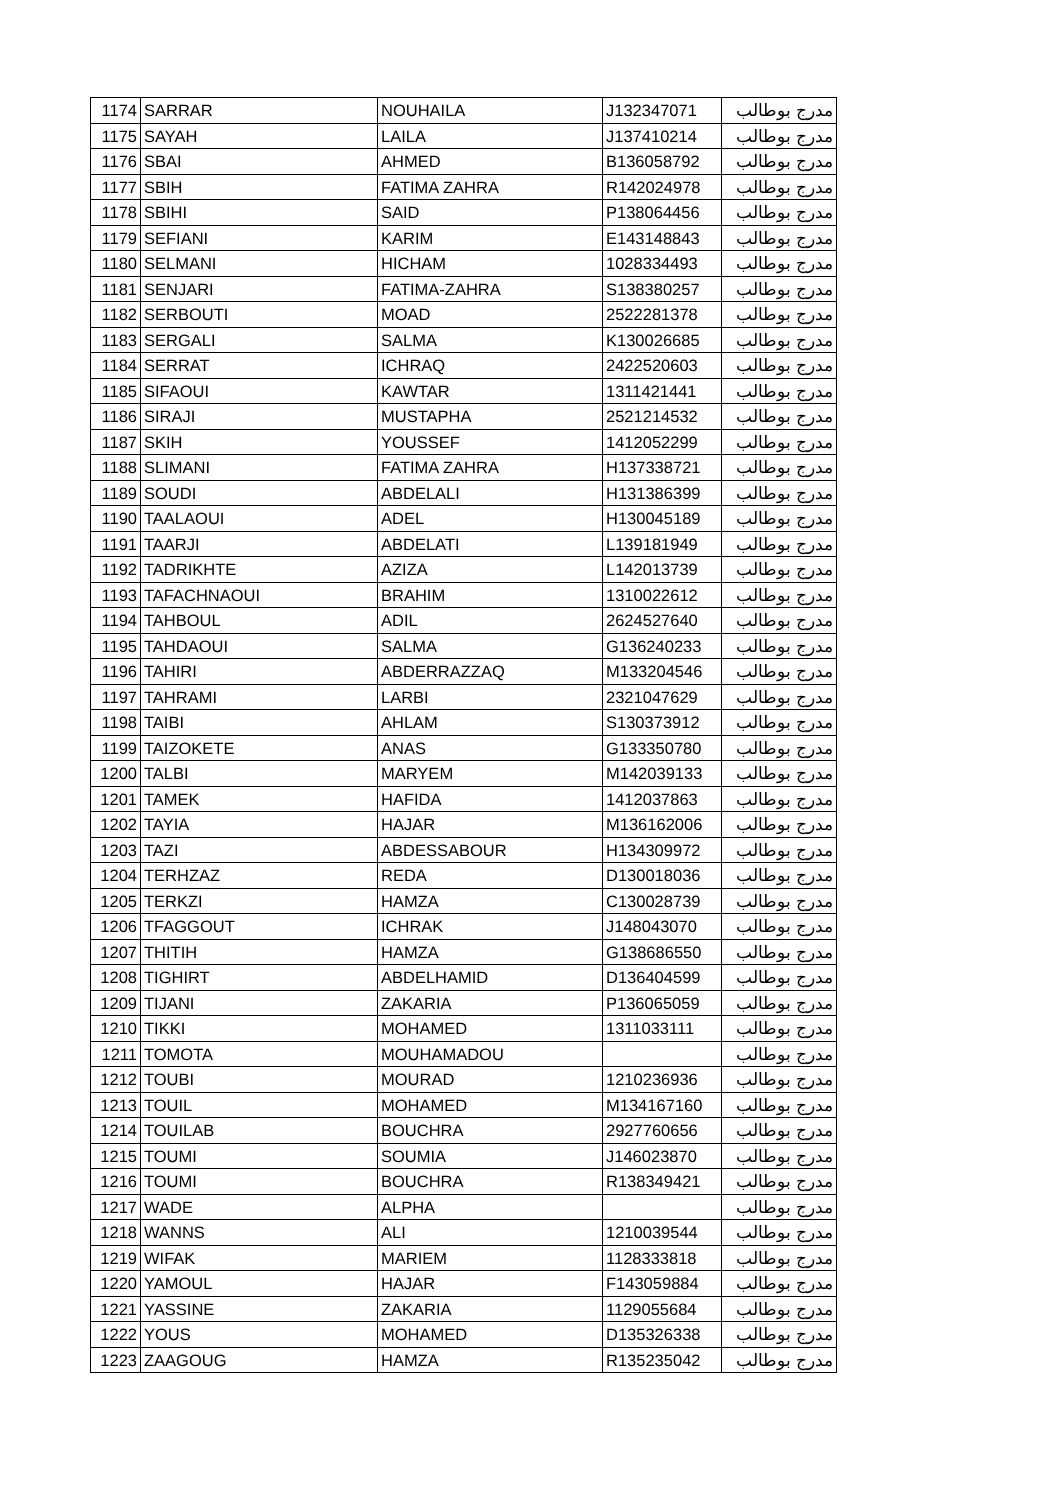| 1174 | SARRAR | NOUHAILA | J132347071 | مدرج بوطالب |
| 1175 | SAYAH | LAILA | J137410214 | مدرج بوطالب |
| 1176 | SBAI | AHMED | B136058792 | مدرج بوطالب |
| 1177 | SBIH | FATIMA ZAHRA | R142024978 | مدرج بوطالب |
| 1178 | SBIHI | SAID | P138064456 | مدرج بوطالب |
| 1179 | SEFIANI | KARIM | E143148843 | مدرج بوطالب |
| 1180 | SELMANI | HICHAM | 1028334493 | مدرج بوطالب |
| 1181 | SENJARI | FATIMA-ZAHRA | S138380257 | مدرج بوطالب |
| 1182 | SERBOUTI | MOAD | 2522281378 | مدرج بوطالب |
| 1183 | SERGALI | SALMA | K130026685 | مدرج بوطالب |
| 1184 | SERRAT | ICHRAQ | 2422520603 | مدرج بوطالب |
| 1185 | SIFAOUI | KAWTAR | 1311421441 | مدرج بوطالب |
| 1186 | SIRAJI | MUSTAPHA | 2521214532 | مدرج بوطالب |
| 1187 | SKIH | YOUSSEF | 1412052299 | مدرج بوطالب |
| 1188 | SLIMANI | FATIMA ZAHRA | H137338721 | مدرج بوطالب |
| 1189 | SOUDI | ABDELALI | H131386399 | مدرج بوطالب |
| 1190 | TAALAOUI | ADEL | H130045189 | مدرج بوطالب |
| 1191 | TAARJI | ABDELATI | L139181949 | مدرج بوطالب |
| 1192 | TADRIKHTE | AZIZA | L142013739 | مدرج بوطالب |
| 1193 | TAFACHNAOUI | BRAHIM | 1310022612 | مدرج بوطالب |
| 1194 | TAHBOUL | ADIL | 2624527640 | مدرج بوطالب |
| 1195 | TAHDAOUI | SALMA | G136240233 | مدرج بوطالب |
| 1196 | TAHIRI | ABDERRAZZAQ | M133204546 | مدرج بوطالب |
| 1197 | TAHRAMI | LARBI | 2321047629 | مدرج بوطالب |
| 1198 | TAIBI | AHLAM | S130373912 | مدرج بوطالب |
| 1199 | TAIZOKETE | ANAS | G133350780 | مدرج بوطالب |
| 1200 | TALBI | MARYEM | M142039133 | مدرج بوطالب |
| 1201 | TAMEK | HAFIDA | 1412037863 | مدرج بوطالب |
| 1202 | TAYIA | HAJAR | M136162006 | مدرج بوطالب |
| 1203 | TAZI | ABDESSABOUR | H134309972 | مدرج بوطالب |
| 1204 | TERHZAZ | REDA | D130018036 | مدرج بوطالب |
| 1205 | TERKZI | HAMZA | C130028739 | مدرج بوطالب |
| 1206 | TFAGGOUT | ICHRAK | J148043070 | مدرج بوطالب |
| 1207 | THITIH | HAMZA | G138686550 | مدرج بوطالب |
| 1208 | TIGHIRT | ABDELHAMID | D136404599 | مدرج بوطالب |
| 1209 | TIJANI | ZAKARIA | P136065059 | مدرج بوطالب |
| 1210 | TIKKI | MOHAMED | 1311033111 | مدرج بوطالب |
| 1211 | TOMOTA | MOUHAMADOU | | مدرج بوطالب |
| 1212 | TOUBI | MOURAD | 1210236936 | مدرج بوطالب |
| 1213 | TOUIL | MOHAMED | M134167160 | مدرج بوطالب |
| 1214 | TOUILAB | BOUCHRA | 2927760656 | مدرج بوطالب |
| 1215 | TOUMI | SOUMIA | J146023870 | مدرج بوطالب |
| 1216 | TOUMI | BOUCHRA | R138349421 | مدرج بوطالب |
| 1217 | WADE | ALPHA | | مدرج بوطالب |
| 1218 | WANNS | ALI | 1210039544 | مدرج بوطالب |
| 1219 | WIFAK | MARIEM | 1128333818 | مدرج بوطالب |
| 1220 | YAMOUL | HAJAR | F143059884 | مدرج بوطالب |
| 1221 | YASSINE | ZAKARIA | 1129055684 | مدرج بوطالب |
| 1222 | YOUS | MOHAMED | D135326338 | مدرج بوطالب |
| 1223 | ZAAGOUG | HAMZA | R135235042 | مدرج بوطالب |